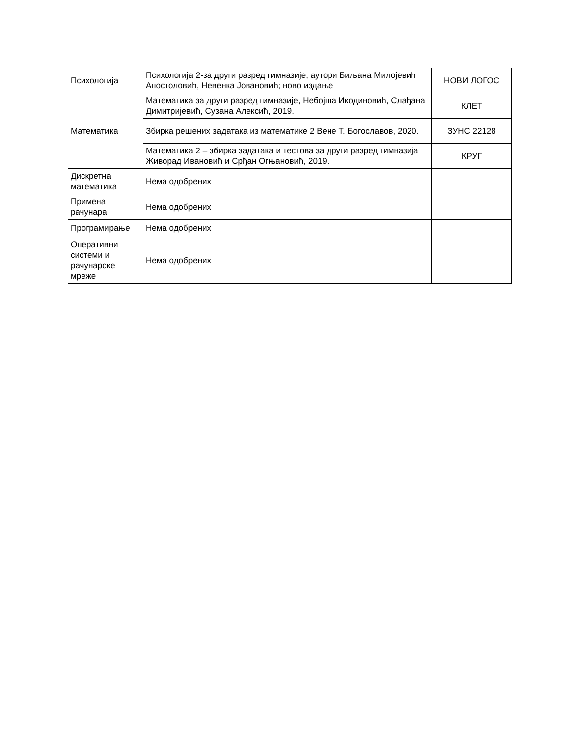| Психологија | Психологија 2-за други разред гимназије, аутори Биљана Милојевић Апостоловић, Невенка Јовановић; ново издање | НОВИ ЛОГОС |
| Математика | Математика за други разред гимназије, Небојша Икодиновић, Слађана Димитријевић, Сузана Алексић, 2019. | КЛЕТ |
| | Збирка решених задатака из математике 2 Вене Т. Богославов, 2020. | ЗУНС 22128 |
| | Математика 2 – збирка задатака и тестова за други разред гимназија Живорад Ивановић и Срђан Огњановић, 2019. | КРУГ |
| Дискретна математика | Нема одобрених | |
| Примена рачунара | Нема одобрених | |
| Програмирање | Нема одобрених | |
| Оперативни системи и рачунарске мреже | Нема одобрених | |